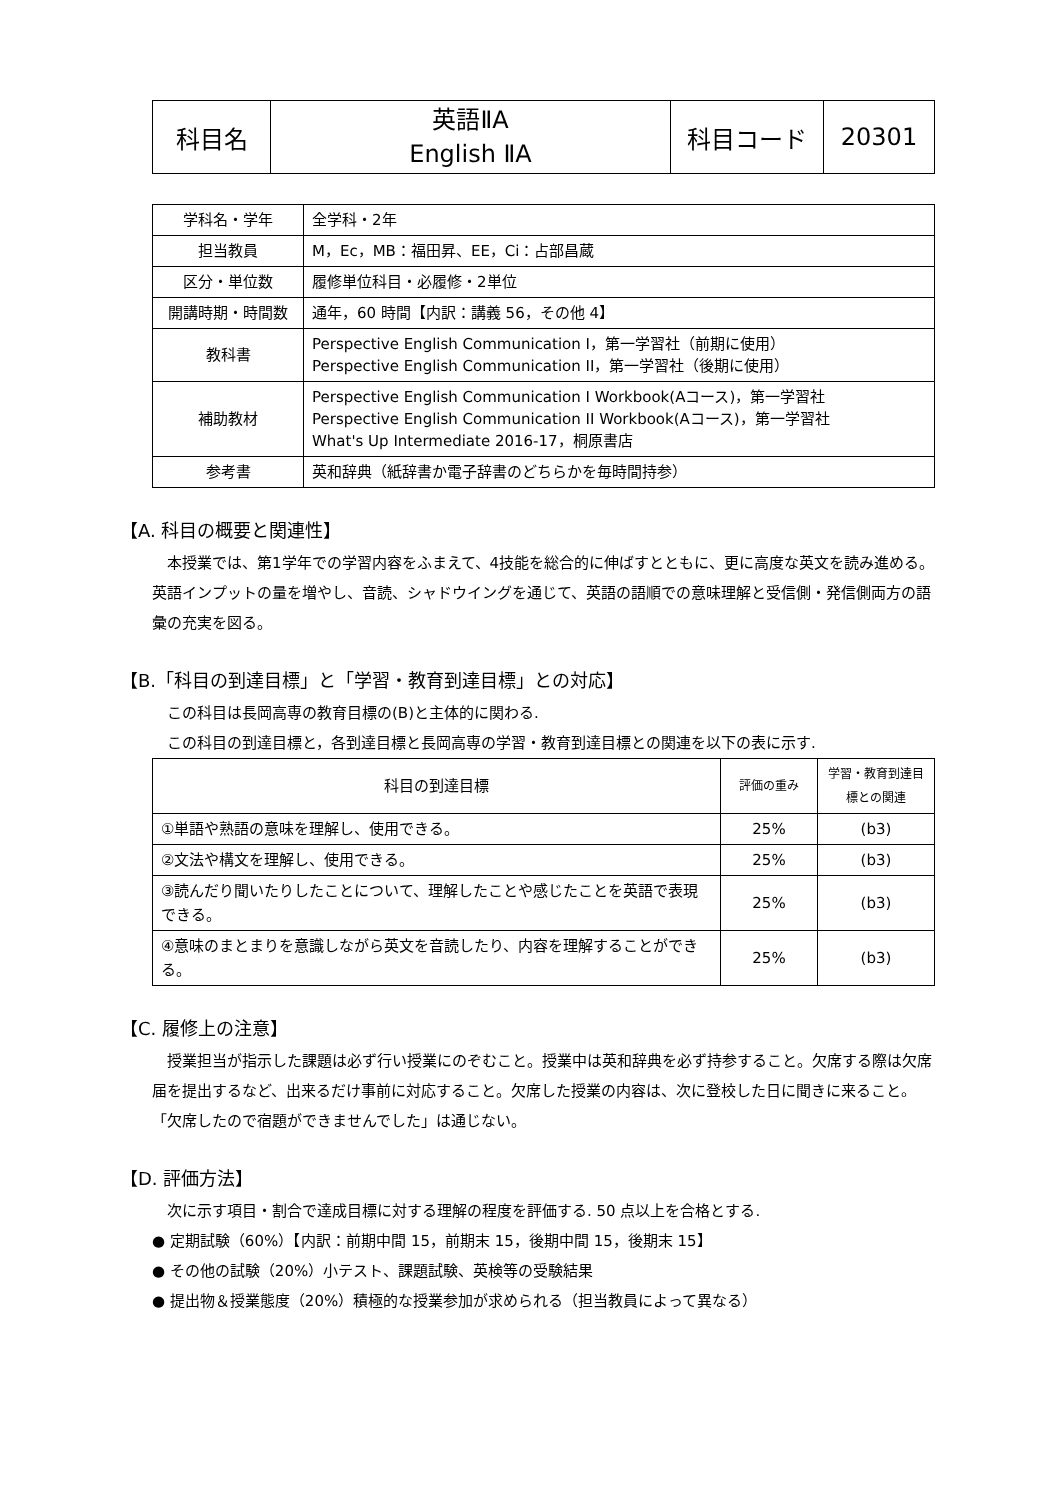| 科目名 | 英語ⅡA English ⅡA | 科目コード | 20301 |
| 学科名・学年 | 全学科・2年 |
| 担当教員 | M，Ec，MB：福田昇、EE，Ci：占部昌蔵 |
| 区分・単位数 | 履修単位科目・必履修・2単位 |
| 開講時期・時間数 | 通年，60 時間【内訳：講義 56，その他 4】 |
| 教科書 | Perspective English Communication I，第一学習社（前期に使用） Perspective English Communication II，第一学習社（後期に使用） |
| 補助教材 | Perspective English Communication I Workbook(Aコース)，第一学習社 Perspective English Communication II Workbook(Aコース)，第一学習社 What's Up Intermediate 2016-17，桐原書店 |
| 参考書 | 英和辞典（紙辞書か電子辞書のどちらかを毎時間持参） |
【A. 科目の概要と関連性】
本授業では、第1学年での学習内容をふまえて、4技能を総合的に伸ばすとともに、更に高度な英文を読み進める。英語インプットの量を増やし、音読、シャドウイングを通じて、英語の語順での意味理解と受信側・発信側両方の語彙の充実を図る。
【B.「科目の到達目標」と「学習・教育到達目標」との対応】
この科目は長岡高専の教育目標の(B)と主体的に関わる.
この科目の到達目標と，各到達目標と長岡高専の学習・教育到達目標との関連を以下の表に示す.
| 科目の到達目標 | 評価の重み | 学習・教育到達目標との関連 |
| ①単語や熟語の意味を理解し、使用できる。 | 25% | (b3) |
| ②文法や構文を理解し、使用できる。 | 25% | (b3) |
| ③読んだり聞いたりしたことについて、理解したことや感じたことを英語で表現できる。 | 25% | (b3) |
| ④意味のまとまりを意識しながら英文を音読したり、内容を理解することができる。 | 25% | (b3) |
【C. 履修上の注意】
授業担当が指示した課題は必ず行い授業にのぞむこと。授業中は英和辞典を必ず持参すること。欠席する際は欠席届を提出するなど、出来るだけ事前に対応すること。欠席した授業の内容は、次に登校した日に聞きに来ること。「欠席したので宿題ができませんでした」は通じない。
【D. 評価方法】
次に示す項目・割合で達成目標に対する理解の程度を評価する. 50 点以上を合格とする.
● 定期試験（60%）【内訳：前期中間 15，前期末 15，後期中間 15，後期末 15】
● その他の試験（20%）小テスト、課題試験、英検等の受験結果
● 提出物＆授業態度（20%）積極的な授業参加が求められる（担当教員によって異なる）